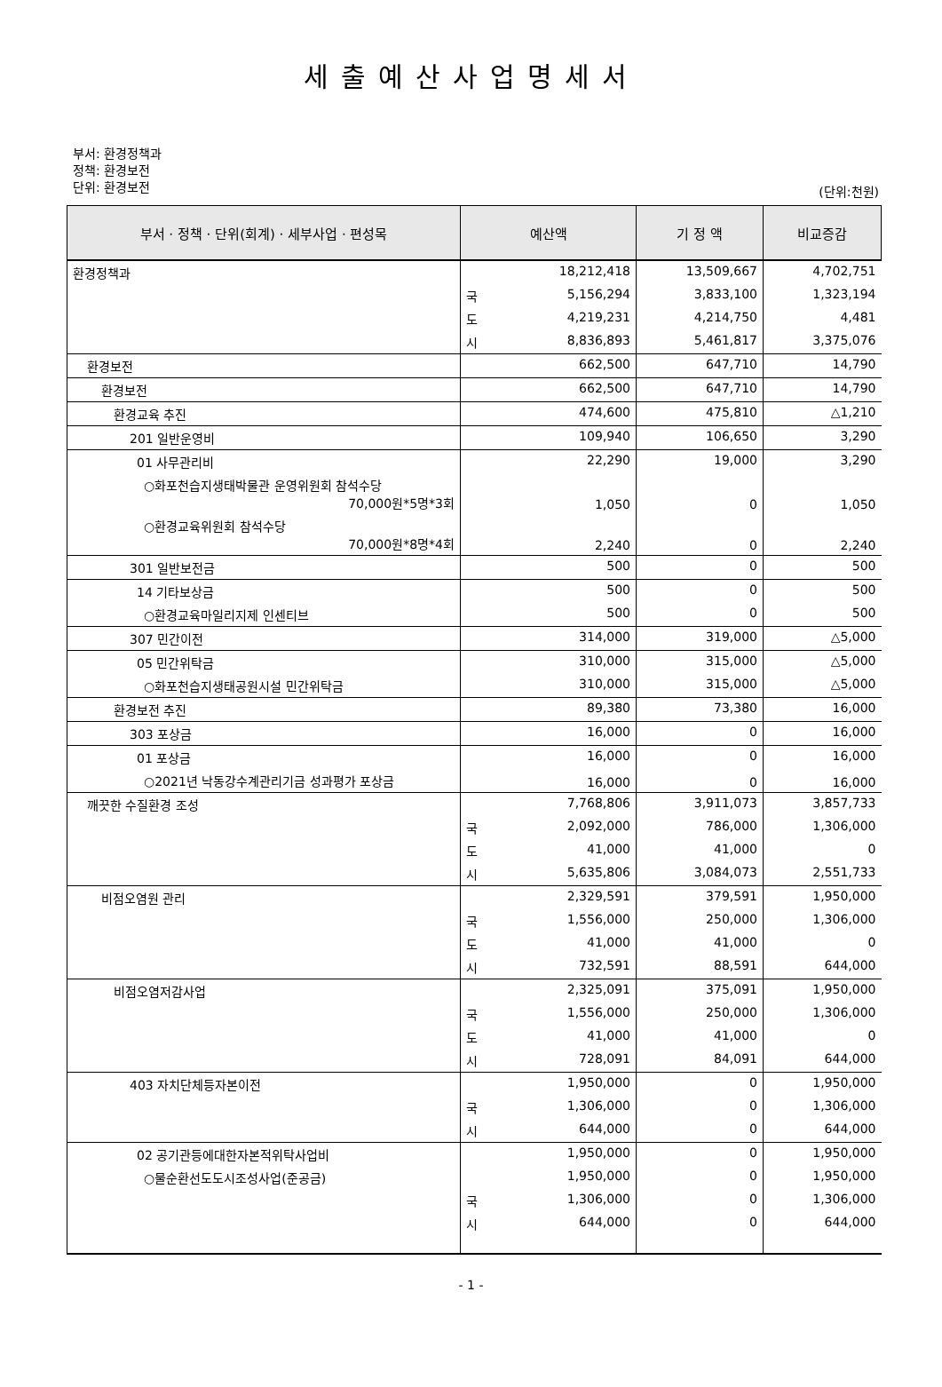세출예산사업명세서
부서: 환경정책과
정책: 환경보전
단위: 환경보전
(단위:천원)
| 부서 · 정책 · 단위(회계) · 세부사업 · 편성목 | 예산액 | | 기 정 액 | 비교증감 |
| --- | --- | --- | --- | --- |
| 환경정책과 | | 18,212,418 | 13,509,667 | 4,702,751 |
| | 국 | 5,156,294 | 3,833,100 | 1,323,194 |
| | 도 | 4,219,231 | 4,214,750 | 4,481 |
| | 시 | 8,836,893 | 5,461,817 | 3,375,076 |
| 환경보전 | | 662,500 | 647,710 | 14,790 |
| 환경보전 | | 662,500 | 647,710 | 14,790 |
| 환경교육 추진 | | 474,600 | 475,810 | △1,210 |
| 201 일반운영비 | | 109,940 | 106,650 | 3,290 |
| 01 사무관리비 | | 22,290 | 19,000 | 3,290 |
| ○화포천습지생태박물관 운영위원회 참석수당 70,000원*5명*3회 | | 1,050 | 0 | 1,050 |
| ○환경교육위원회 참석수당 70,000원*8명*4회 | | 2,240 | 0 | 2,240 |
| 301 일반보전금 | | 500 | 0 | 500 |
| 14 기타보상금 | | 500 | 0 | 500 |
| ○환경교육마일리지제 인센티브 | | 500 | 0 | 500 |
| 307 민간이전 | | 314,000 | 319,000 | △5,000 |
| 05 민간위탁금 | | 310,000 | 315,000 | △5,000 |
| ○화포천습지생태공원시설 민간위탁금 | | 310,000 | 315,000 | △5,000 |
| 환경보전 추진 | | 89,380 | 73,380 | 16,000 |
| 303 포상금 | | 16,000 | 0 | 16,000 |
| 01 포상금 | | 16,000 | 0 | 16,000 |
| ○2021년 낙동강수계관리기금 성과평가 포상금 | | 16,000 | 0 | 16,000 |
| 깨끗한 수질환경 조성 | | 7,768,806 | 3,911,073 | 3,857,733 |
| | 국 | 2,092,000 | 786,000 | 1,306,000 |
| | 도 | 41,000 | 41,000 | 0 |
| | 시 | 5,635,806 | 3,084,073 | 2,551,733 |
| 비점오염원 관리 | | 2,329,591 | 379,591 | 1,950,000 |
| | 국 | 1,556,000 | 250,000 | 1,306,000 |
| | 도 | 41,000 | 41,000 | 0 |
| | 시 | 732,591 | 88,591 | 644,000 |
| 비점오염저감사업 | | 2,325,091 | 375,091 | 1,950,000 |
| | 국 | 1,556,000 | 250,000 | 1,306,000 |
| | 도 | 41,000 | 41,000 | 0 |
| | 시 | 728,091 | 84,091 | 644,000 |
| 403 자치단체등자본이전 | | 1,950,000 | 0 | 1,950,000 |
| | 국 | 1,306,000 | 0 | 1,306,000 |
| | 시 | 644,000 | 0 | 644,000 |
| 02 공기관등에대한자본적위탁사업비 | | 1,950,000 | 0 | 1,950,000 |
| ○물순환선도도시조성사업(준공금) | | 1,950,000 | 0 | 1,950,000 |
| | 국 | 1,306,000 | 0 | 1,306,000 |
| | 시 | 644,000 | 0 | 644,000 |
- 1 -